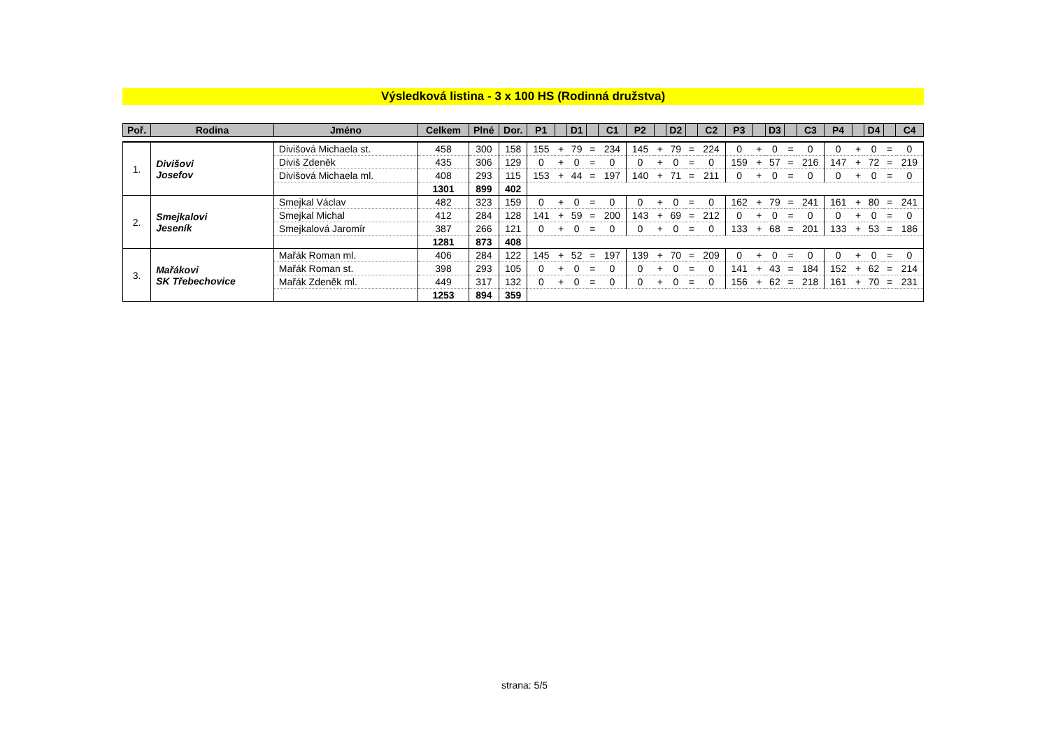Výsledková listina - 3 x 100 HS (Rodinná družstva)
| Poř. | Rodina | Jméno | Celkem | Plné | Dor. | P1 | | D1 | | C1 | P2 | | D2 | | C2 | P3 | | D3 | | C3 | P4 | | D4 | | C4 |
| --- | --- | --- | --- | --- | --- | --- | --- | --- | --- | --- | --- | --- | --- | --- | --- | --- | --- | --- | --- | --- | --- | --- | --- | --- | --- |
| 1. | Divišovi Josefov | Divišová Michaela st. | 458 | 300 | 158 | 155 | + | 79 | = | 234 | 145 | + | 79 | = | 224 | 0 | + | 0 | = | 0 | 0 | + | 0 | = | 0 |
| | | Diviš Zdeněk | 435 | 306 | 129 | 0 | + | 0 | = | 0 | 0 | + | 0 | = | 0 | 159 | + | 57 | = | 216 | 147 | + | 72 | = | 219 |
| | | Divišová Michaela ml. | 408 | 293 | 115 | 153 | + | 44 | = | 197 | 140 | + | 71 | = | 211 | 0 | + | 0 | = | 0 | 0 | + | 0 | = | 0 |
| | | | 1301 | 899 | 402 | | | | | | | | | | | | | | | | | | | | |
| 2. | Smejkalovi Jeseník | Smejkal Václav | 482 | 323 | 159 | 0 | + | 0 | = | 0 | 0 | + | 0 | = | 0 | 162 | + | 79 | = | 241 | 161 | + | 80 | = | 241 |
| | | Smejkal Michal | 412 | 284 | 128 | 141 | + | 59 | = | 200 | 143 | + | 69 | = | 212 | 0 | + | 0 | = | 0 | 0 | + | 0 | = | 0 |
| | | Smejkalová Jaromír | 387 | 266 | 121 | 0 | + | 0 | = | 0 | 0 | + | 0 | = | 0 | 133 | + | 68 | = | 201 | 133 | + | 53 | = | 186 |
| | | | 1281 | 873 | 408 | | | | | | | | | | | | | | | | | | | | |
| 3. | Mařákovi SK Třebechovice | Mařák Roman ml. | 406 | 284 | 122 | 145 | + | 52 | = | 197 | 139 | + | 70 | = | 209 | 0 | + | 0 | = | 0 | 0 | + | 0 | = | 0 |
| | | Mařák Roman st. | 398 | 293 | 105 | 0 | + | 0 | = | 0 | 0 | + | 0 | = | 0 | 141 | + | 43 | = | 184 | 152 | + | 62 | = | 214 |
| | | Mařák Zdeněk ml. | 449 | 317 | 132 | 0 | + | 0 | = | 0 | 0 | + | 0 | = | 0 | 156 | + | 62 | = | 218 | 161 | + | 70 | = | 231 |
| | | | 1253 | 894 | 359 | | | | | | | | | | | | | | | | | | | | |
strana: 5/5